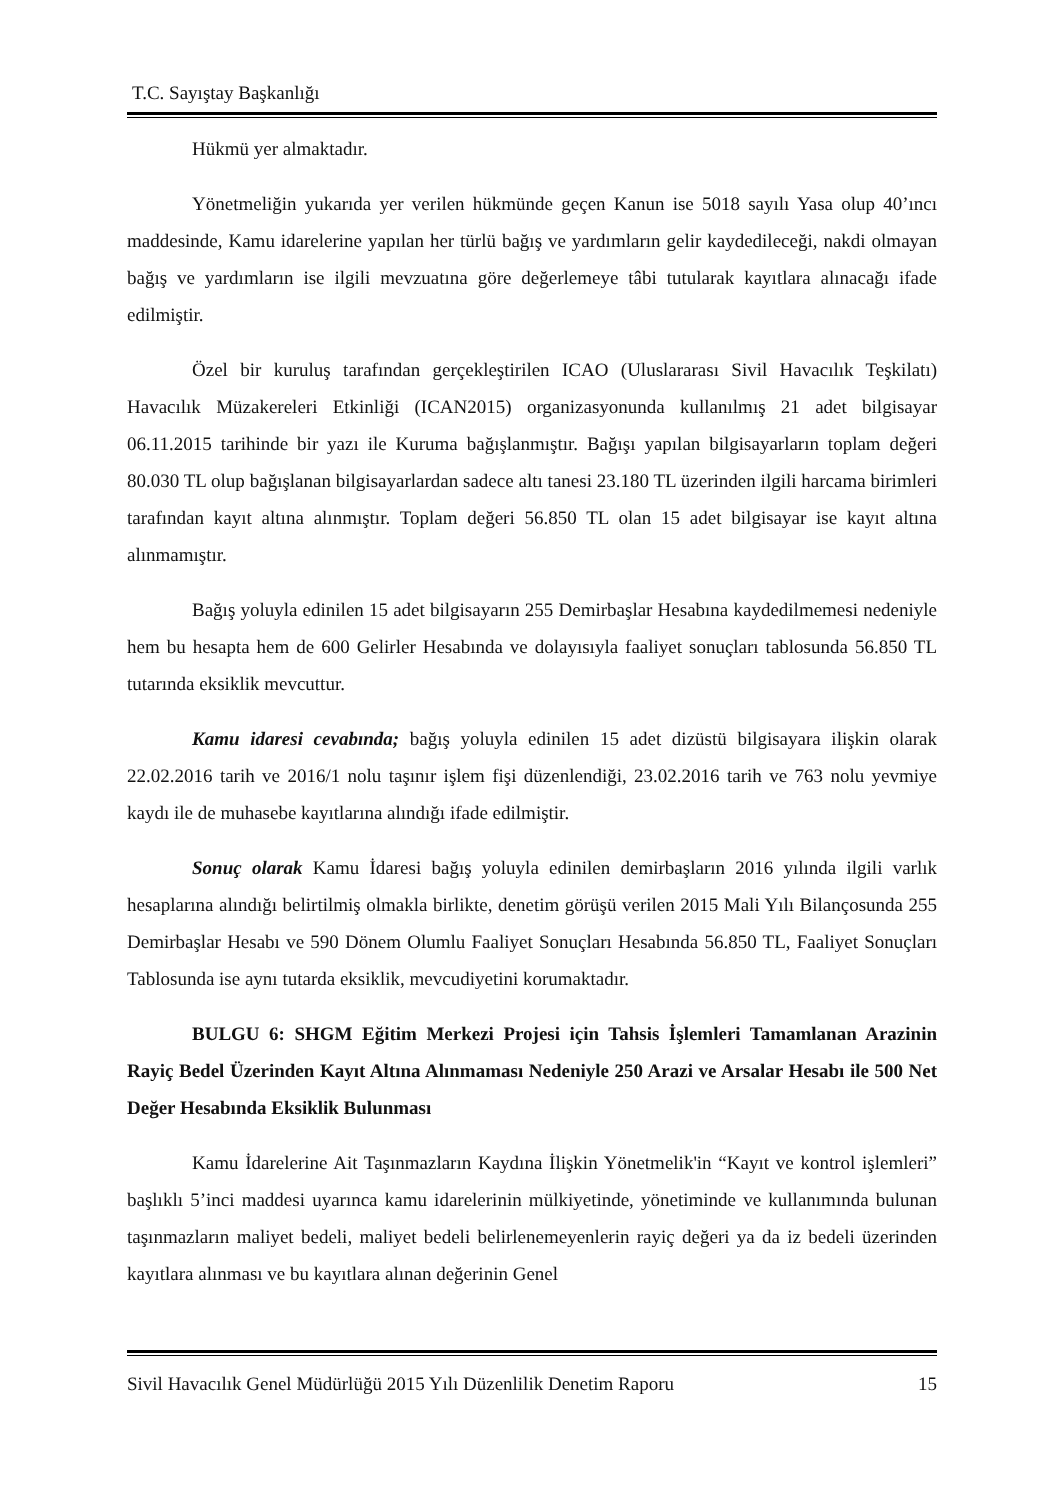T.C. Sayıştay Başkanlığı
Hükmü yer almaktadır.
Yönetmeliğin yukarıda yer verilen hükmünde geçen Kanun ise 5018 sayılı Yasa olup 40’ıncı maddesinde, Kamu idarelerine yapılan her türlü bağış ve yardımların gelir kaydedileceği, nakdi olmayan bağış ve yardımların ise ilgili mevzuatına göre değerlemeye tâbi tutularak kayıtlara alınacağı ifade edilmiştir.
Özel bir kuruluş tarafından gerçekleştirilen ICAO (Uluslararası Sivil Havacılık Teşkilatı) Havacılık Müzakereleri Etkinliği (ICAN2015) organizasyonunda kullanılmış 21 adet bilgisayar 06.11.2015 tarihinde bir yazı ile Kuruma bağışlanmıştır. Bağışı yapılan bilgisayarların toplam değeri 80.030 TL olup bağışlanan bilgisayarlardan sadece altı tanesi 23.180 TL üzerinden ilgili harcama birimleri tarafından kayıt altına alınmıştır. Toplam değeri 56.850 TL olan 15 adet bilgisayar ise kayıt altına alınmamıştır.
Bağış yoluyla edinilen 15 adet bilgisayarın 255 Demirbaşlar Hesabına kaydedilmemesi nedeniyle hem bu hesapta hem de 600 Gelirler Hesabında ve dolayısıyla faaliyet sonuçları tablosunda 56.850 TL tutarında eksiklik mevcuttur.
Kamu idaresi cevabında; bağış yoluyla edinilen 15 adet dizüstü bilgisayara ilişkin olarak 22.02.2016 tarih ve 2016/1 nolu taşınır işlem fişi düzenlendiği, 23.02.2016 tarih ve 763 nolu yevmiye kaydı ile de muhasebe kayıtlarına alındığı ifade edilmiştir.
Sonuç olarak Kamu İdaresi bağış yoluyla edinilen demirbaşların 2016 yılında ilgili varlık hesaplarına alındığı belirtilmiş olmakla birlikte, denetim görüşü verilen 2015 Mali Yılı Bilançosunda 255 Demirbaşlar Hesabı ve 590 Dönem Olumlu Faaliyet Sonuçları Hesabında 56.850 TL, Faaliyet Sonuçları Tablosunda ise aynı tutarda eksiklik, mevcudiyetini korumaktadır.
BULGU 6: SHGM Eğitim Merkezi Projesi için Tahsis İşlemleri Tamamlanan Arazinin Rayiç Bedel Üzerinden Kayıt Altına Alınmaması Nedeniyle 250 Arazi ve Arsalar Hesabı ile 500 Net Değer Hesabında Eksiklik Bulunması
Kamu İdarelerine Ait Taşınmazların Kaydına İlişkin Yönetmelik'in “Kayıt ve kontrol işlemleri” başlıklı 5’inci maddesi uyarınca kamu idarelerinin mülkiyetinde, yönetiminde ve kullanımında bulunan taşınmazların maliyet bedeli, maliyet bedeli belirlenemeyenlerin rayiç değeri ya da iz bedeli üzerinden kayıtlara alınması ve bu kayıtlara alınan değerinin Genel
Sivil Havacılık Genel Müdürlüğü 2015 Yılı Düzenlilik Denetim Raporu 15